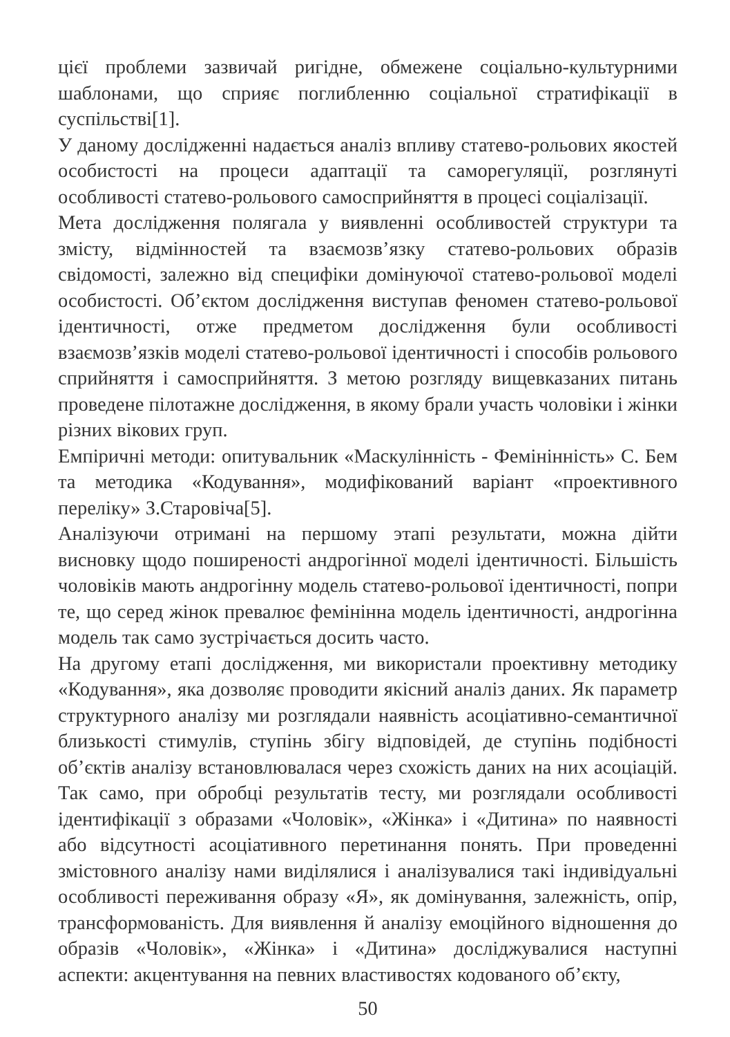цієї проблеми зазвичай ригідне, обмежене соціально-культурними шаблонами, що сприяє поглибленню соціальної стратифікації в суспільстві[1].
У даному дослідженні надається аналіз впливу статево-рольових якостей особистості на процеси адаптації та саморегуляції, розглянуті особливості статево-рольового самосприйняття в процесі соціалізації.
Мета дослідження полягала у виявленні особливостей структури та змісту, відмінностей та взаємозв’язку статево-рольових образів свідомості, залежно від специфіки домінуючої статево-рольової моделі особистості. Об’єктом дослідження виступав феномен статево-рольової ідентичності, отже предметом дослідження були особливості взаємозв’язків моделі статево-рольової ідентичності і способів рольового сприйняття і самосприйняття. З метою розгляду вищевказаних питань проведене пілотажне дослідження, в якому брали участь чоловіки і жінки різних вікових груп.
Емпіричні методи: опитувальник «Маскулінність - Фемінінність» С. Бем та методика «Кодування», модифікований варіант «проективного переліку» З.Старовіча[5].
Аналізуючи отримані на першому этапі результати, можна дійти висновку щодо поширеності андрогінної моделі ідентичності. Більшість чоловіків мають андрогінну модель статево-рольової ідентичності, попри те, що серед жінок превалює фемінінна модель ідентичності, андрогінна модель так само зустрічається досить часто.
На другому етапі дослідження, ми використали проективну методику «Кодування», яка дозволяє проводити якісний аналіз даних. Як параметр структурного аналізу ми розглядали наявність асоціативно-семантичної близькості стимулів, ступінь збігу відповідей, де ступінь подібності об’єктів аналізу встановлювалася через схожість даних на них асоціацій. Так само, при обробці результатів тесту, ми розглядали особливості ідентифікації з образами «Чоловік», «Жінка» і «Дитина» по наявності або відсутності асоціативного перетинання понять. При проведенні змістовного аналізу нами виділялися і аналізувалися такі індивідуальні особливості переживання образу «Я», як домінування, залежність, опір, трансформованість. Для виявлення й аналізу емоційного відношення до образів «Чоловік», «Жінка» і «Дитина» досліджувалися наступні аспекти: акцентування на певних властивостях кодованого об’єкту,
50